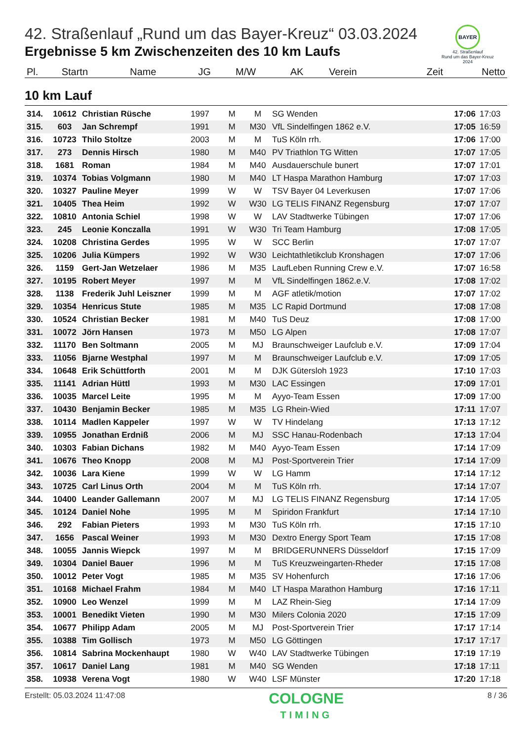42. Straßenlauf „Rund um das Bayer-Kreuz“ 03.03.2024
Ergebnisse 5 km Zwischenzeiten des 10 km Laufs
BAYER
42. Straßenlauf
Rund um das Bayer-Kreuz
2024
| Pl. | Startn | Name | JG | M/W | AK | Verein | Zeit | Netto |
| --- | --- | --- | --- | --- | --- | --- | --- | --- |
10 km Lauf
| 314. | 10612 | Christian Rüsche | 1997 | M | M | SG Wenden | 17:06 | 17:03 |
| 315. | 603 | Jan Schrempf | 1991 | M | M30 | VfL Sindelfingen 1862 e.V. | 17:05 | 16:59 |
| 316. | 10723 | Thilo Stoltze | 2003 | M | M | TuS Köln rrh. | 17:06 | 17:00 |
| 317. | 273 | Dennis Hirsch | 1980 | M | M40 | PV Triathlon TG Witten | 17:07 | 17:05 |
| 318. | 1681 | Roman | 1984 | M | M40 | Ausdauerschule bunert | 17:07 | 17:01 |
| 319. | 10374 | Tobias Volgmann | 1980 | M | M40 | LT Haspa Marathon Hamburg | 17:07 | 17:03 |
| 320. | 10327 | Pauline Meyer | 1999 | W | W | TSV Bayer 04 Leverkusen | 17:07 | 17:06 |
| 321. | 10405 | Thea Heim | 1992 | W | W30 | LG TELIS FINANZ Regensburg | 17:07 | 17:07 |
| 322. | 10810 | Antonia Schiel | 1998 | W | W | LAV Stadtwerke Tübingen | 17:07 | 17:06 |
| 323. | 245 | Leonie Konczalla | 1991 | W | W30 | Tri Team Hamburg | 17:08 | 17:05 |
| 324. | 10208 | Christina Gerdes | 1995 | W | W | SCC Berlin | 17:07 | 17:07 |
| 325. | 10206 | Julia Kümpers | 1992 | W | W30 | Leichtathletikclub Kronshagen | 17:07 | 17:06 |
| 326. | 1159 | Gert-Jan Wetzelaer | 1986 | M | M35 | LaufLeben Running Crew e.V. | 17:07 | 16:58 |
| 327. | 10195 | Robert Meyer | 1997 | M | M | VfL Sindelfingen 1862.e.V. | 17:08 | 17:02 |
| 328. | 1138 | Frederik Juhl Leiszner | 1999 | M | M | AGF atletik/motion | 17:07 | 17:02 |
| 329. | 10354 | Henricus Stute | 1985 | M | M35 | LC Rapid Dortmund | 17:08 | 17:08 |
| 330. | 10524 | Christian Becker | 1981 | M | M40 | TuS Deuz | 17:08 | 17:00 |
| 331. | 10072 | Jörn Hansen | 1973 | M | M50 | LG Alpen | 17:08 | 17:07 |
| 332. | 11170 | Ben Soltmann | 2005 | M | MJ | Braunschweiger Laufclub e.V. | 17:09 | 17:04 |
| 333. | 11056 | Bjarne Westphal | 1997 | M | M | Braunschweiger Laufclub e.V. | 17:09 | 17:05 |
| 334. | 10648 | Erik Schüttforth | 2001 | M | M | DJK Gütersloh 1923 | 17:10 | 17:03 |
| 335. | 11141 | Adrian Hüttl | 1993 | M | M30 | LAC Essingen | 17:09 | 17:01 |
| 336. | 10035 | Marcel Leite | 1995 | M | M | Ayyo-Team Essen | 17:09 | 17:00 |
| 337. | 10430 | Benjamin Becker | 1985 | M | M35 | LG Rhein-Wied | 17:11 | 17:07 |
| 338. | 10114 | Madlen Kappeler | 1997 | W | W | TV Hindelang | 17:13 | 17:12 |
| 339. | 10955 | Jonathan Erdniß | 2006 | M | MJ | SSC Hanau-Rodenbach | 17:13 | 17:04 |
| 340. | 10303 | Fabian Dichans | 1982 | M | M40 | Ayyo-Team Essen | 17:14 | 17:09 |
| 341. | 10676 | Theo Knopp | 2008 | M | MJ | Post-Sportverein Trier | 17:14 | 17:09 |
| 342. | 10036 | Lara Kiene | 1999 | W | W | LG Hamm | 17:14 | 17:12 |
| 343. | 10725 | Carl Linus Orth | 2004 | M | M | TuS Köln rrh. | 17:14 | 17:07 |
| 344. | 10400 | Leander Gallemann | 2007 | M | MJ | LG TELIS FINANZ Regensburg | 17:14 | 17:05 |
| 345. | 10124 | Daniel Nohe | 1995 | M | M | Spiridon Frankfurt | 17:14 | 17:10 |
| 346. | 292 | Fabian Pieters | 1993 | M | M30 | TuS Köln rrh. | 17:15 | 17:10 |
| 347. | 1656 | Pascal Weiner | 1993 | M | M30 | Dextro Energy Sport Team | 17:15 | 17:08 |
| 348. | 10055 | Jannis Wiepck | 1997 | M | M | BRIDGERUNNERS Düsseldorf | 17:15 | 17:09 |
| 349. | 10304 | Daniel Bauer | 1996 | M | M | TuS Kreuzweingarten-Rheder | 17:15 | 17:08 |
| 350. | 10012 | Peter Vogt | 1985 | M | M35 | SV Hohenfurch | 17:16 | 17:06 |
| 351. | 10168 | Michael Frahm | 1984 | M | M40 | LT Haspa Marathon Hamburg | 17:16 | 17:11 |
| 352. | 10900 | Leo Wenzel | 1999 | M | M | LAZ Rhein-Sieg | 17:14 | 17:09 |
| 353. | 10001 | Benedikt Vieten | 1990 | M | M30 | Milers Colonia 2020 | 17:15 | 17:09 |
| 354. | 10677 | Philipp Adam | 2005 | M | MJ | Post-Sportverein Trier | 17:17 | 17:14 |
| 355. | 10388 | Tim Gollisch | 1973 | M | M50 | LG Göttingen | 17:17 | 17:17 |
| 356. | 10814 | Sabrina Mockenhaupt | 1980 | W | W40 | LAV Stadtwerke Tübingen | 17:19 | 17:19 |
| 357. | 10617 | Daniel Lang | 1981 | M | M40 | SG Wenden | 17:18 | 17:11 |
| 358. | 10938 | Verena Vogt | 1980 | W | W40 | LSF Münster | 17:20 | 17:18 |
Erstellt: 05.03.2024 11:47:08
COLOGNE
TIMING
8 / 36